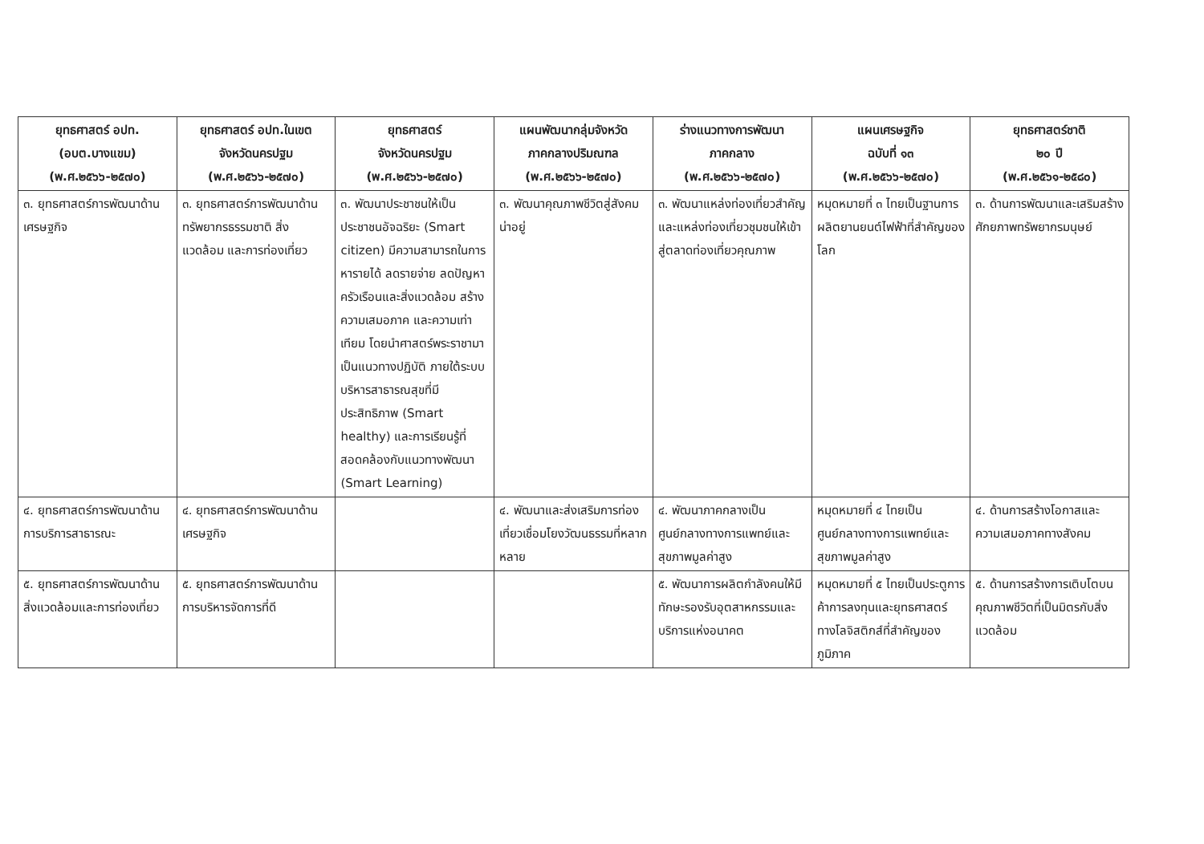| ยุทธศาสตร์ อปท. (อบต.บางแขม) (พ.ศ.๒๕๖๖-๒๕๗๐) | ยุทธศาสตร์ อปท.ในเขต จังหวัดนครปฐม (พ.ศ.๒๕๖๖-๒๕๗๐) | ยุทธศาสตร์ จังหวัดนครปฐม (พ.ศ.๒๕๖๖-๒๕๗๐) | แผนพัฒนากลุ่มจังหวัด ภาคกลางปริมณฑล (พ.ศ.๒๕๖๖-๒๕๗๐) | ร่างแนวทางการพัฒนา ภาคกลาง (พ.ศ.๒๕๖๖-๒๕๗๐) | แผนเศรษฐกิจ ฉบับที่ ๑๓ (พ.ศ.๒๕๖๖-๒๕๗๐) | ยุทธศาสตร์ชาติ ๒๐ ปี (พ.ศ.๒๕๖๑-๒๕๘๐) |
| --- | --- | --- | --- | --- | --- | --- |
| ๓. ยุทธศาสตร์การพัฒนาด้านเศรษฐกิจ | ๓. ยุทธศาสตร์การพัฒนาด้านทรัพยากรธรรมชาติ สิ่งแวดล้อม และการท่องเที่ยว | ๓. พัฒนาประชาชนให้เป็นประชาชนอัจฉริยะ (Smart citizen) มีความสามารถในการหารายได้ ลดรายจ่าย ลดปัญหาครัวเรือนและสิ่งแวดล้อม สร้างความเสมอภาค และความเท่าเทียม โดยนำศาสตร์พระราชามาเป็นแนวทางปฏิบัติ ภายใต้ระบบบริหารสาธารณสุขที่มีประสิทธิภาพ (Smart healthy) และการเรียนรู้ที่สอดคล้องกับแนวทางพัฒนา (Smart Learning) | ๓. พัฒนาคุณภาพชีวิตสู่สังคมน่าอยู่ | ๓. พัฒนาแหล่งท่องเที่ยวสำคัญและแหล่งท่องเที่ยวชุมชนให้เข้าสู่ตลาดท่องเที่ยวคุณภาพ | หมุดหมายที่ ๓ ไทยเป็นฐานการผลิตยานยนต์ไฟฟ้าที่สำคัญของโลก | ๓. ด้านการพัฒนาและเสริมสร้างศักยภาพทรัพยากรมนุษย์ |
| ๔. ยุทธศาสตร์การพัฒนาด้านการบริการสาธารณะ | ๔. ยุทธศาสตร์การพัฒนาด้านเศรษฐกิจ | | ๔. พัฒนาและส่งเสริมการท่องเที่ยวเชื่อมโยงวัฒนธรรมที่หลากหลาย | ๔. พัฒนาภาคกลางเป็นศูนย์กลางทางการแพทย์และสุขภาพมูลค่าสูง | หมุดหมายที่ ๔ ไทยเป็นศูนย์กลางทางการแพทย์และสุขภาพมูลค่าสูง | ๔. ด้านการสร้างโอกาสและความเสมอภาคทางสังคม |
| ๕. ยุทธศาสตร์การพัฒนาด้านสิ่งแวดล้อมและการท่องเที่ยว | ๕. ยุทธศาสตร์การพัฒนาด้านการบริหารจัดการที่ดี | | | ๕. พัฒนาการผลิตกำลังคนให้มีทักษะรองรับอุตสาหกรรมและบริการแห่งอนาคต | หมุดหมายที่ ๕ ไทยเป็นประตูการค้าการลงทุนและยุทธศาสตร์ทางโลจิสติกส์ที่สำคัญของภูมิภาค | ๕. ด้านการสร้างการเติบโตบนคุณภาพชีวิตที่เป็นมิตรกับสิ่งแวดล้อม |